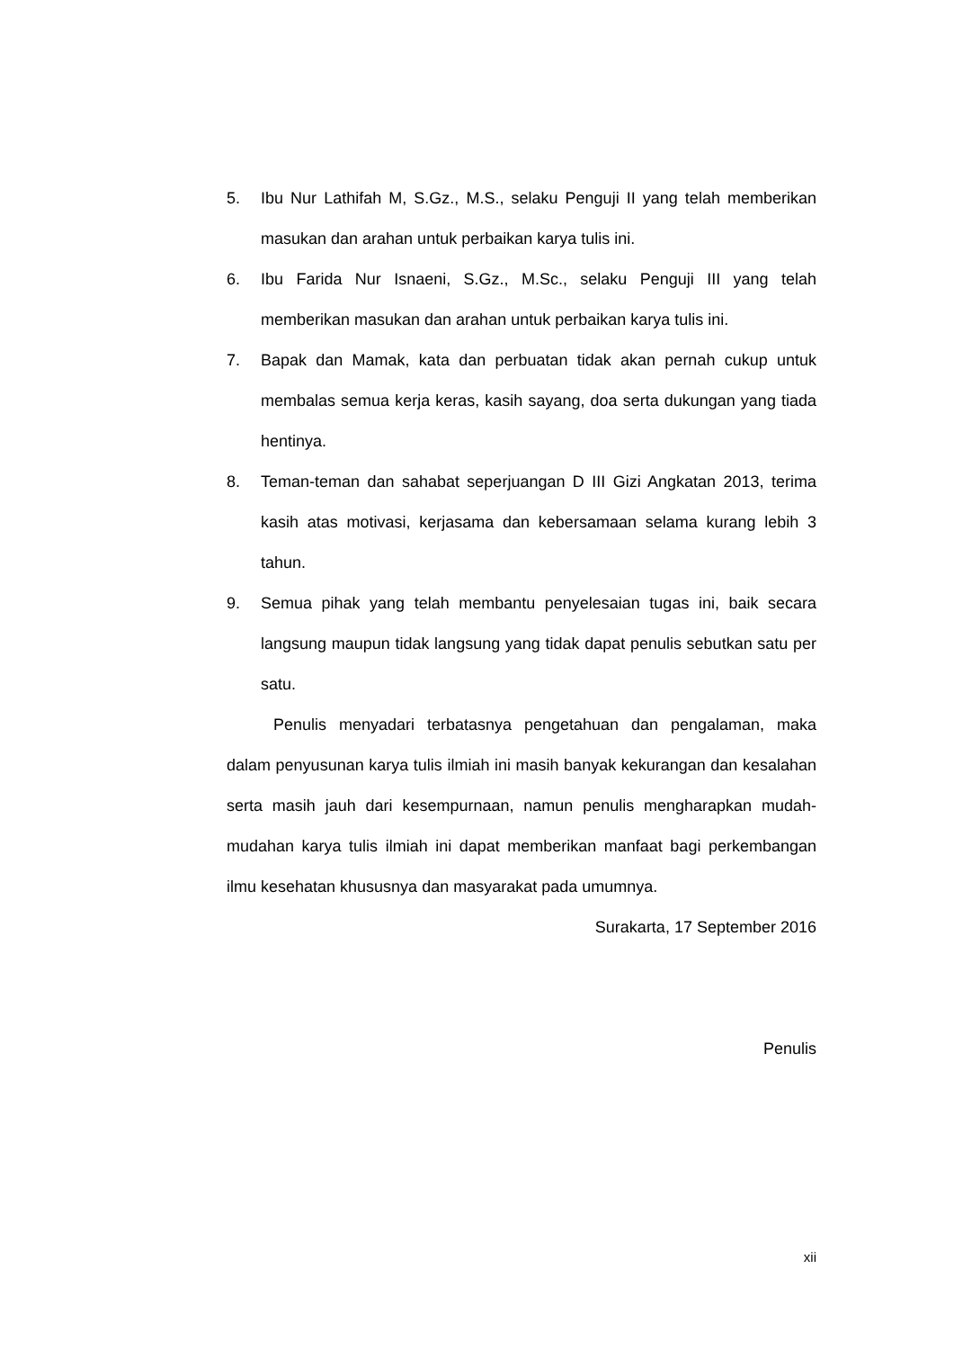5. Ibu Nur Lathifah M, S.Gz., M.S., selaku Penguji II yang telah memberikan masukan dan arahan untuk perbaikan karya tulis ini.
6. Ibu Farida Nur Isnaeni, S.Gz., M.Sc., selaku Penguji III yang telah memberikan masukan dan arahan untuk perbaikan karya tulis ini.
7. Bapak dan Mamak, kata dan perbuatan tidak akan pernah cukup untuk membalas semua kerja keras, kasih sayang, doa serta dukungan yang tiada hentinya.
8. Teman-teman dan sahabat seperjuangan D III Gizi Angkatan 2013, terima kasih atas motivasi, kerjasama dan kebersamaan selama kurang lebih 3 tahun.
9. Semua pihak yang telah membantu penyelesaian tugas ini, baik secara langsung maupun tidak langsung yang tidak dapat penulis sebutkan satu per satu.
Penulis menyadari terbatasnya pengetahuan dan pengalaman, maka dalam penyusunan karya tulis ilmiah ini masih banyak kekurangan dan kesalahan serta masih jauh dari kesempurnaan, namun penulis mengharapkan mudah-mudahan karya tulis ilmiah ini dapat memberikan manfaat bagi perkembangan ilmu kesehatan khususnya dan masyarakat pada umumnya.
Surakarta, 17 September 2016
Penulis
xii